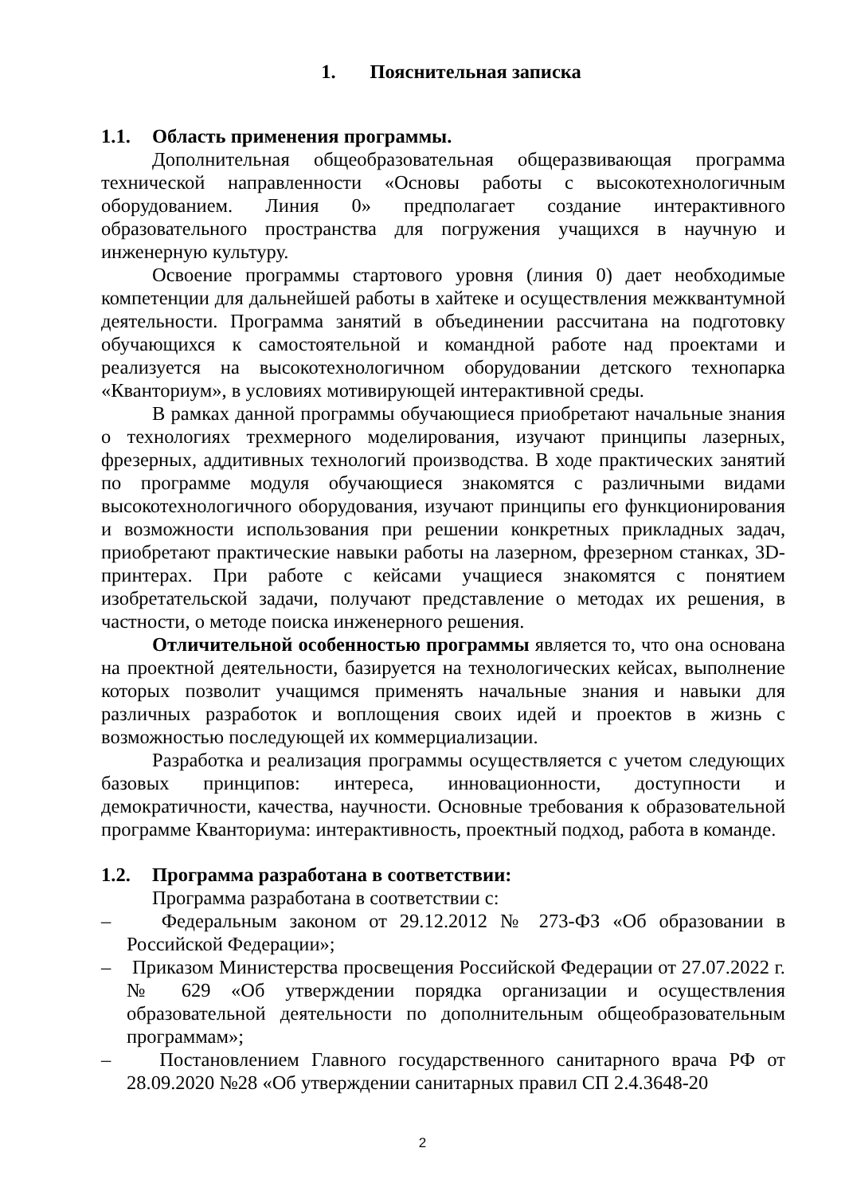1. Пояснительная записка
1.1. Область применения программы.
Дополнительная общеобразовательная общеразвивающая программа технической направленности «Основы работы с высокотехнологичным оборудованием. Линия 0» предполагает создание интерактивного образовательного пространства для погружения учащихся в научную и инженерную культуру.
Освоение программы стартового уровня (линия 0) дает необходимые компетенции для дальнейшей работы в хайтеке и осуществления межквантумной деятельности. Программа занятий в объединении рассчитана на подготовку обучающихся к самостоятельной и командной работе над проектами и реализуется на высокотехнологичном оборудовании детского технопарка «Кванториум», в условиях мотивирующей интерактивной среды.
В рамках данной программы обучающиеся приобретают начальные знания о технологиях трехмерного моделирования, изучают принципы лазерных, фрезерных, аддитивных технологий производства. В ходе практических занятий по программе модуля обучающиеся знакомятся с различными видами высокотехнологичного оборудования, изучают принципы его функционирования и возможности использования при решении конкретных прикладных задач, приобретают практические навыки работы на лазерном, фрезерном станках, 3D-принтерах. При работе с кейсами учащиеся знакомятся с понятием изобретательской задачи, получают представление о методах их решения, в частности, о методе поиска инженерного решения.
Отличительной особенностью программы является то, что она основана на проектной деятельности, базируется на технологических кейсах, выполнение которых позволит учащимся применять начальные знания и навыки для различных разработок и воплощения своих идей и проектов в жизнь с возможностью последующей их коммерциализации.
Разработка и реализация программы осуществляется с учетом следующих базовых принципов: интереса, инновационности, доступности и демократичности, качества, научности. Основные требования к образовательной программе Кванториума: интерактивность, проектный подход, работа в команде.
1.2. Программа разработана в соответствии:
Программа разработана в соответствии с:
– Федеральным законом от 29.12.2012 № 273-ФЗ «Об образовании в Российской Федерации»;
– Приказом Министерства просвещения Российской Федерации от 27.07.2022 г. № 629 «Об утверждении порядка организации и осуществления образовательной деятельности по дополнительным общеобразовательным программам»;
– Постановлением Главного государственного санитарного врача РФ от 28.09.2020 №28 «Об утверждении санитарных правил СП 2.4.3648-20
2